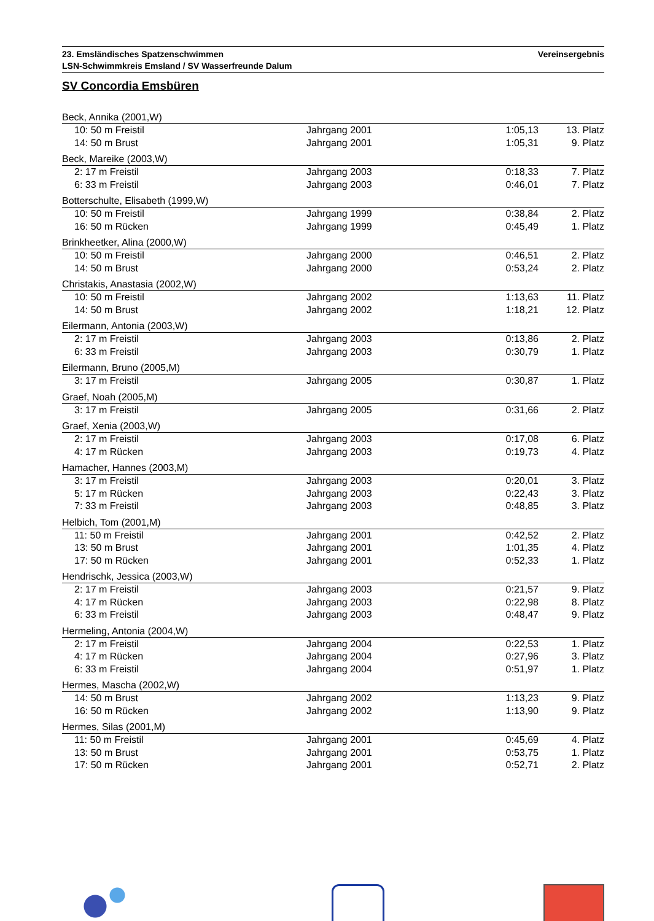23. Emsländisches Spatzenschwimmen
LSN-Schwimmkreis Emsland / SV Wasserfreunde Dalum
Vereinsergebnis
SV Concordia Emsbüren
| Beck, Annika (2001,W) | | | |
| 10: 50 m Freistil | Jahrgang 2001 | 1:05,13 | 13. Platz |
| 14: 50 m Brust | Jahrgang 2001 | 1:05,31 | 9. Platz |
| Beck, Mareike (2003,W) | | | |
| 2: 17 m Freistil | Jahrgang 2003 | 0:18,33 | 7. Platz |
| 6: 33 m Freistil | Jahrgang 2003 | 0:46,01 | 7. Platz |
| Botterschulte, Elisabeth (1999,W) | | | |
| 10: 50 m Freistil | Jahrgang 1999 | 0:38,84 | 2. Platz |
| 16: 50 m Rücken | Jahrgang 1999 | 0:45,49 | 1. Platz |
| Brinkheetker, Alina (2000,W) | | | |
| 10: 50 m Freistil | Jahrgang 2000 | 0:46,51 | 2. Platz |
| 14: 50 m Brust | Jahrgang 2000 | 0:53,24 | 2. Platz |
| Christakis, Anastasia (2002,W) | | | |
| 10: 50 m Freistil | Jahrgang 2002 | 1:13,63 | 11. Platz |
| 14: 50 m Brust | Jahrgang 2002 | 1:18,21 | 12. Platz |
| Eilermann, Antonia (2003,W) | | | |
| 2: 17 m Freistil | Jahrgang 2003 | 0:13,86 | 2. Platz |
| 6: 33 m Freistil | Jahrgang 2003 | 0:30,79 | 1. Platz |
| Eilermann, Bruno (2005,M) | | | |
| 3: 17 m Freistil | Jahrgang 2005 | 0:30,87 | 1. Platz |
| Graef, Noah (2005,M) | | | |
| 3: 17 m Freistil | Jahrgang 2005 | 0:31,66 | 2. Platz |
| Graef, Xenia (2003,W) | | | |
| 2: 17 m Freistil | Jahrgang 2003 | 0:17,08 | 6. Platz |
| 4: 17 m Rücken | Jahrgang 2003 | 0:19,73 | 4. Platz |
| Hamacher, Hannes (2003,M) | | | |
| 3: 17 m Freistil | Jahrgang 2003 | 0:20,01 | 3. Platz |
| 5: 17 m Rücken | Jahrgang 2003 | 0:22,43 | 3. Platz |
| 7: 33 m Freistil | Jahrgang 2003 | 0:48,85 | 3. Platz |
| Helbich, Tom (2001,M) | | | |
| 11: 50 m Freistil | Jahrgang 2001 | 0:42,52 | 2. Platz |
| 13: 50 m Brust | Jahrgang 2001 | 1:01,35 | 4. Platz |
| 17: 50 m Rücken | Jahrgang 2001 | 0:52,33 | 1. Platz |
| Hendrischk, Jessica (2003,W) | | | |
| 2: 17 m Freistil | Jahrgang 2003 | 0:21,57 | 9. Platz |
| 4: 17 m Rücken | Jahrgang 2003 | 0:22,98 | 8. Platz |
| 6: 33 m Freistil | Jahrgang 2003 | 0:48,47 | 9. Platz |
| Hermeling, Antonia (2004,W) | | | |
| 2: 17 m Freistil | Jahrgang 2004 | 0:22,53 | 1. Platz |
| 4: 17 m Rücken | Jahrgang 2004 | 0:27,96 | 3. Platz |
| 6: 33 m Freistil | Jahrgang 2004 | 0:51,97 | 1. Platz |
| Hermes, Mascha (2002,W) | | | |
| 14: 50 m Brust | Jahrgang 2002 | 1:13,23 | 9. Platz |
| 16: 50 m Rücken | Jahrgang 2002 | 1:13,90 | 9. Platz |
| Hermes, Silas (2001,M) | | | |
| 11: 50 m Freistil | Jahrgang 2001 | 0:45,69 | 4. Platz |
| 13: 50 m Brust | Jahrgang 2001 | 0:53,75 | 1. Platz |
| 17: 50 m Rücken | Jahrgang 2001 | 0:52,71 | 2. Platz |